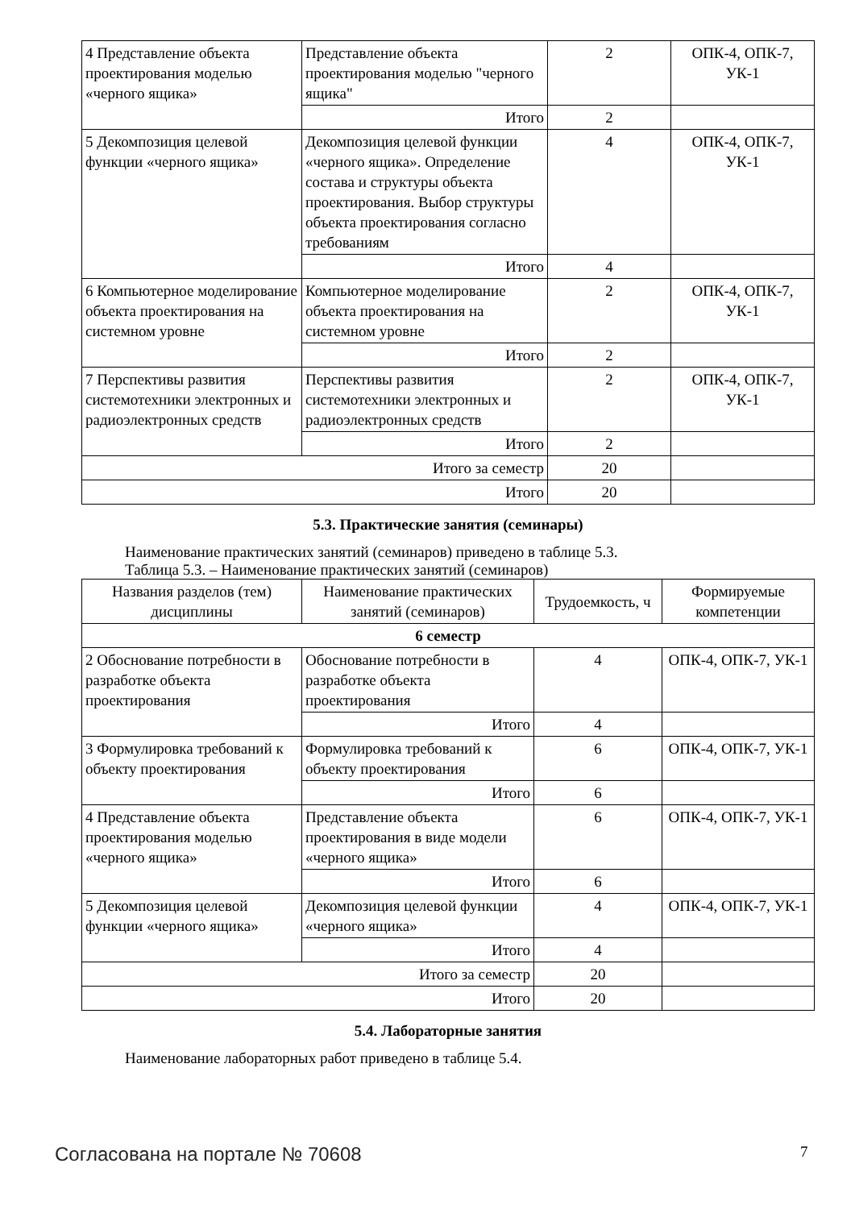| 4 Представление объекта проектирования моделью «черного ящика» | Представление объекта проектирования моделью "черного ящика" | 2 | ОПК-4, ОПК-7, УК-1 |
| | Итого | 2 | |
| 5 Декомпозиция целевой функции «черного ящика» | Декомпозиция целевой функции «черного ящика». Определение состава и структуры объекта проектирования. Выбор структуры объекта проектирования согласно требованиям | 4 | ОПК-4, ОПК-7, УК-1 |
| | Итого | 4 | |
| 6 Компьютерное моделирование объекта проектирования на системном уровне | Компьютерное моделирование объекта проектирования на системном уровне | 2 | ОПК-4, ОПК-7, УК-1 |
| | Итого | 2 | |
| 7 Перспективы развития системотехники электронных и радиоэлектронных средств | Перспективы развития системотехники электронных и радиоэлектронных средств | 2 | ОПК-4, ОПК-7, УК-1 |
| | Итого | 2 | |
| Итого за семестр | | 20 | |
| Итого | | 20 | |
5.3. Практические занятия (семинары)
Наименование практических занятий (семинаров) приведено в таблице 5.3.
Таблица 5.3. – Наименование практических занятий (семинаров)
| Названия разделов (тем) дисциплины | Наименование практических занятий (семинаров) | Трудоемкость, ч | Формируемые компетенции |
| --- | --- | --- | --- |
| 6 семестр | | | |
| 2 Обоснование потребности в разработке объекта проектирования | Обоснование потребности в разработке объекта проектирования | 4 | ОПК-4, ОПК-7, УК-1 |
| | Итого | 4 | |
| 3 Формулировка требований к объекту проектирования | Формулировка требований к объекту проектирования | 6 | ОПК-4, ОПК-7, УК-1 |
| | Итого | 6 | |
| 4 Представление объекта проектирования моделью «черного ящика» | Представление объекта проектирования в виде модели «черного ящика» | 6 | ОПК-4, ОПК-7, УК-1 |
| | Итого | 6 | |
| 5 Декомпозиция целевой функции «черного ящика» | Декомпозиция целевой функции «черного ящика» | 4 | ОПК-4, ОПК-7, УК-1 |
| | Итого | 4 | |
| Итого за семестр | | 20 | |
| Итого | | 20 | |
5.4. Лабораторные занятия
Наименование лабораторных работ приведено в таблице 5.4.
Согласована на портале № 70608 7